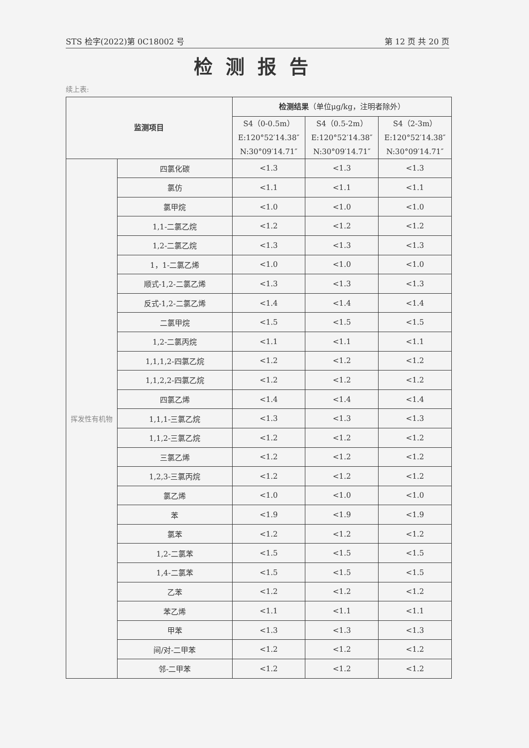STS 检字(2022)第 0C18002 号 第 12 页 共 20 页
检测报告
续上表:
| 监测项目 | | 检测结果 （单位μg/kg，注明者除外） | | |
| --- | --- | --- | --- | --- |
| | | S4（0-0.5m） E:120°52′14.38″ N:30°09′14.71″ | S4（0.5-2m） E:120°52′14.38″ N:30°09′14.71″ | S4（2-3m） E:120°52′14.38″ N:30°09′14.71″ |
| 挥发性有机物 | 四氯化碳 | <1.3 | <1.3 | <1.3 |
| | 氯仿 | <1.1 | <1.1 | <1.1 |
| | 氯甲烷 | <1.0 | <1.0 | <1.0 |
| | 1,1-二氯乙烷 | <1.2 | <1.2 | <1.2 |
| | 1,2-二氯乙烷 | <1.3 | <1.3 | <1.3 |
| | 1，1-二氯乙烯 | <1.0 | <1.0 | <1.0 |
| | 顺式-1,2-二氯乙烯 | <1.3 | <1.3 | <1.3 |
| | 反式-1,2-二氯乙烯 | <1.4 | <1.4 | <1.4 |
| | 二氯甲烷 | <1.5 | <1.5 | <1.5 |
| | 1,2-二氯丙烷 | <1.1 | <1.1 | <1.1 |
| | 1,1,1,2-四氯乙烷 | <1.2 | <1.2 | <1.2 |
| | 1,1,2,2-四氯乙烷 | <1.2 | <1.2 | <1.2 |
| | 四氯乙烯 | <1.4 | <1.4 | <1.4 |
| | 1,1,1-三氯乙烷 | <1.3 | <1.3 | <1.3 |
| | 1,1,2-三氯乙烷 | <1.2 | <1.2 | <1.2 |
| | 三氯乙烯 | <1.2 | <1.2 | <1.2 |
| | 1,2,3-三氯丙烷 | <1.2 | <1.2 | <1.2 |
| | 氯乙烯 | <1.0 | <1.0 | <1.0 |
| | 苯 | <1.9 | <1.9 | <1.9 |
| | 氯苯 | <1.2 | <1.2 | <1.2 |
| | 1,2-二氯苯 | <1.5 | <1.5 | <1.5 |
| | 1,4-二氯苯 | <1.5 | <1.5 | <1.5 |
| | 乙苯 | <1.2 | <1.2 | <1.2 |
| | 苯乙烯 | <1.1 | <1.1 | <1.1 |
| | 甲苯 | <1.3 | <1.3 | <1.3 |
| | 间/对-二甲苯 | <1.2 | <1.2 | <1.2 |
| | 邻-二甲苯 | <1.2 | <1.2 | <1.2 |